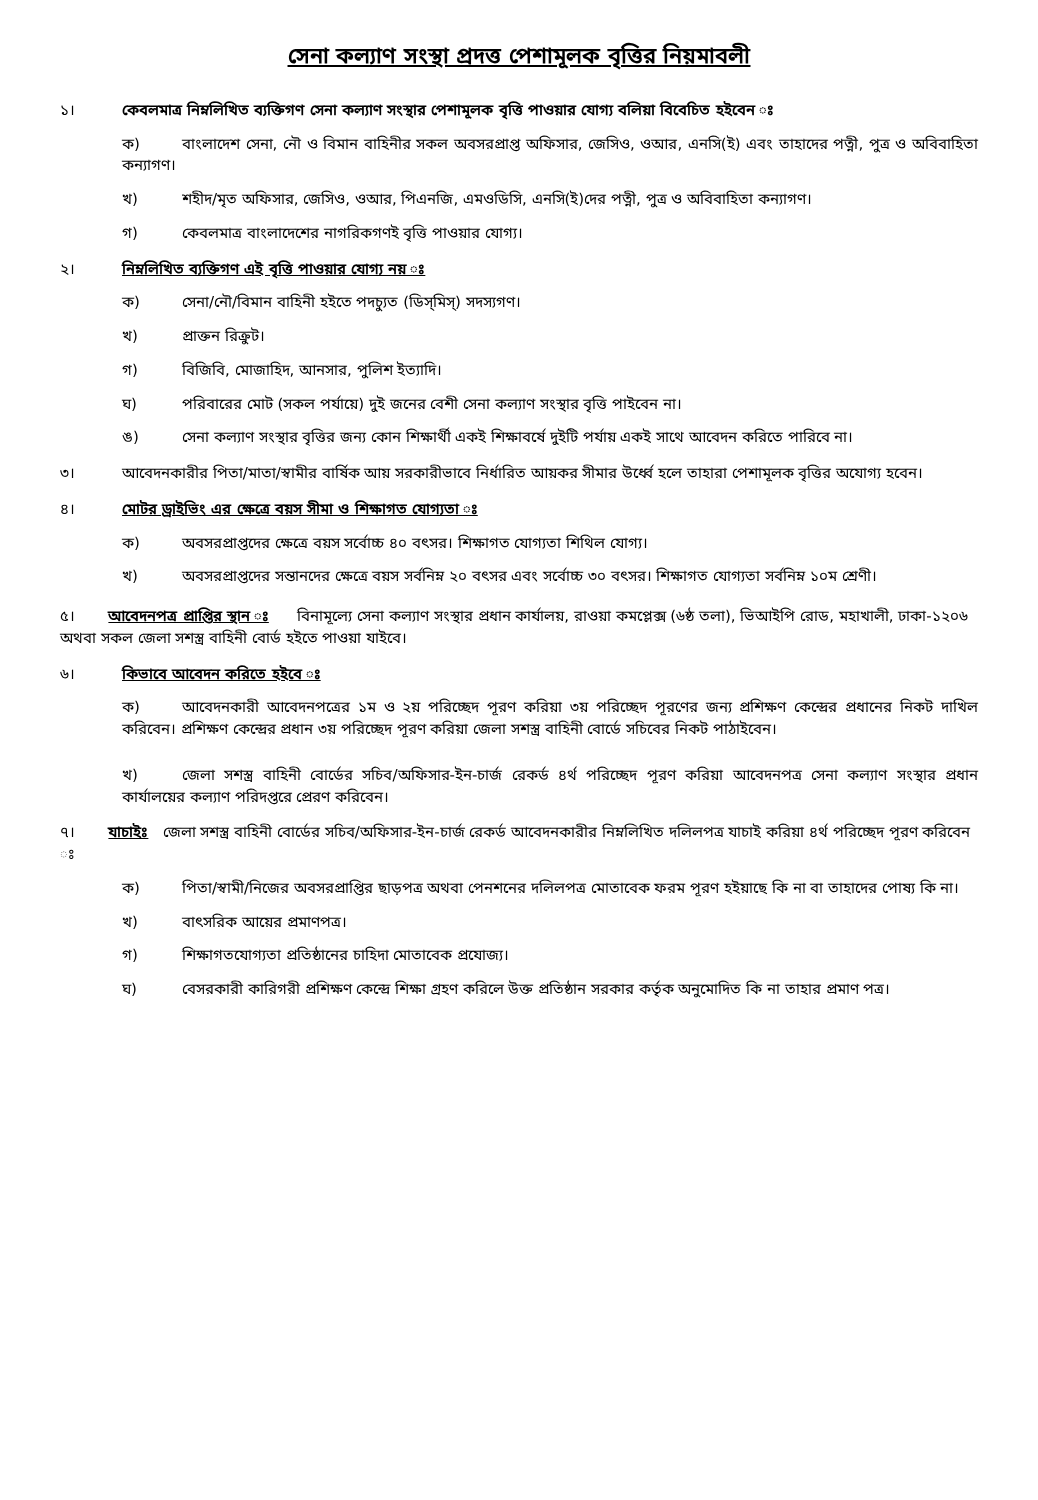সেনা কল্যাণ সংস্থা প্রদত্ত পেশামূলক বৃত্তির নিয়মাবলী
১। কেবলমাত্র নিম্নলিখিত ব্যক্তিগণ সেনা কল্যাণ সংস্থার পেশামূলক বৃত্তি পাওয়ার যোগ্য বলিয়া বিবেচিত হইবেন ঃ
ক) বাংলাদেশ সেনা, নৌ ও বিমান বাহিনীর সকল অবসরপ্রাপ্ত অফিসার, জেসিও, ওআর, এনসি(ই) এবং তাহাদের পত্নী, পুত্র ও অবিবাহিতা কন্যাগণ।
খ) শহীদ/মৃত অফিসার, জেসিও, ওআর, পিএনজি, এমওডিসি, এনসি(ই)দের পত্নী, পুত্র ও অবিবাহিতা কন্যাগণ।
গ) কেবলমাত্র বাংলাদেশের নাগরিকগণই বৃত্তি পাওয়ার যোগ্য।
২। নিম্নলিখিত ব্যক্তিগণ এই বৃত্তি পাওয়ার যোগ্য নয় ঃ
ক) সেনা/নৌ/বিমান বাহিনী হইতে পদচ্যুত (ডিস্‌মিস্‌) সদস্যগণ।
খ) প্রাক্তন রিক্রুট।
গ) বিজিবি, মোজাহিদ, আনসার, পুলিশ ইত্যাদি।
ঘ) পরিবারের মোট (সকল পর্যায়ে) দুই জনের বেশী সেনা কল্যাণ সংস্থার বৃত্তি পাইবেন না।
ঙ) সেনা কল্যাণ সংস্থার বৃত্তির জন্য কোন শিক্ষার্থী একই শিক্ষাবর্ষে দুইটি পর্যায় একই সাথে আবেদন করিতে পারিবে না।
৩। আবেদনকারীর পিতা/মাতা/স্বামীর বার্ষিক আয় সরকারীভাবে নির্ধারিত আয়কর সীমার উর্ধ্বে হলে তাহারা পেশামূলক বৃত্তির অযোগ্য হবেন।
৪। মোটর ড্রাইভিং এর ক্ষেত্রে বয়স সীমা ও শিক্ষাগত যোগ্যতা ঃ
ক) অবসরপ্রাপ্তদের ক্ষেত্রে বয়স সর্বোচ্চ ৪০ বৎসর। শিক্ষাগত যোগ্যতা শিথিল যোগ্য।
খ) অবসরপ্রাপ্তদের সন্তানদের ক্ষেত্রে বয়স সর্বনিম্ন ২০ বৎসর এবং সর্বোচ্চ ৩০ বৎসর। শিক্ষাগত যোগ্যতা সর্বনিম্ন ১০ম শ্রেণী।
৫। আবেদনপত্র প্রাপ্তির স্থান ঃ বিনামূল্যে সেনা কল্যাণ সংস্থার প্রধান কার্যালয়, রাওয়া কমপ্লেক্স (৬ষ্ঠ তলা), ভিআইপি রোড, মহাখালী, ঢাকা-১২০৬ অথবা সকল জেলা সশস্ত্র বাহিনী বোর্ড হইতে পাওয়া যাইবে।
৬। কিভাবে আবেদন করিতে হইবে ঃ
ক) আবেদনকারী আবেদনপত্রের ১ম ও ২য় পরিচ্ছেদ পূরণ করিয়া ৩য় পরিচ্ছেদ পূরণের জন্য প্রশিক্ষণ কেন্দ্রের প্রধানের নিকট দাখিল করিবেন। প্রশিক্ষণ কেন্দ্রের প্রধান ৩য় পরিচ্ছেদ পূরণ করিয়া জেলা সশস্ত্র বাহিনী বোর্ডে সচিবের নিকট পাঠাইবেন।
খ) জেলা সশস্ত্র বাহিনী বোর্ডের সচিব/অফিসার-ইন-চার্জ রেকর্ড ৪র্থ পরিচ্ছেদ পূরণ করিয়া আবেদনপত্র সেনা কল্যাণ সংস্থার প্রধান কার্যালয়ের কল্যাণ পরিদপ্তরে প্রেরণ করিবেন।
৭। যাচাইঃ জেলা সশস্ত্র বাহিনী বোর্ডের সচিব/অফিসার-ইন-চার্জ রেকর্ড আবেদনকারীর নিম্নলিখিত দলিলপত্র যাচাই করিয়া ৪র্থ পরিচ্ছেদ পূরণ করিবেন ঃ
ক) পিতা/স্বামী/নিজের অবসরপ্রাপ্তির ছাড়পত্র অথবা পেনশনের দলিলপত্র মোতাবেক ফরম পূরণ হইয়াছে কি না বা তাহাদের পোষ্য কি না।
খ) বাৎসরিক আয়ের প্রমাণপত্র।
গ) শিক্ষাগতযোগ্যতা প্রতিষ্ঠানের চাহিদা মোতাবেক প্রযোজ্য।
ঘ) বেসরকারী কারিগরী প্রশিক্ষণ কেন্দ্রে শিক্ষা গ্রহণ করিলে উক্ত প্রতিষ্ঠান সরকার কর্তৃক অনুমোদিত কি না তাহার প্রমাণ পত্র।